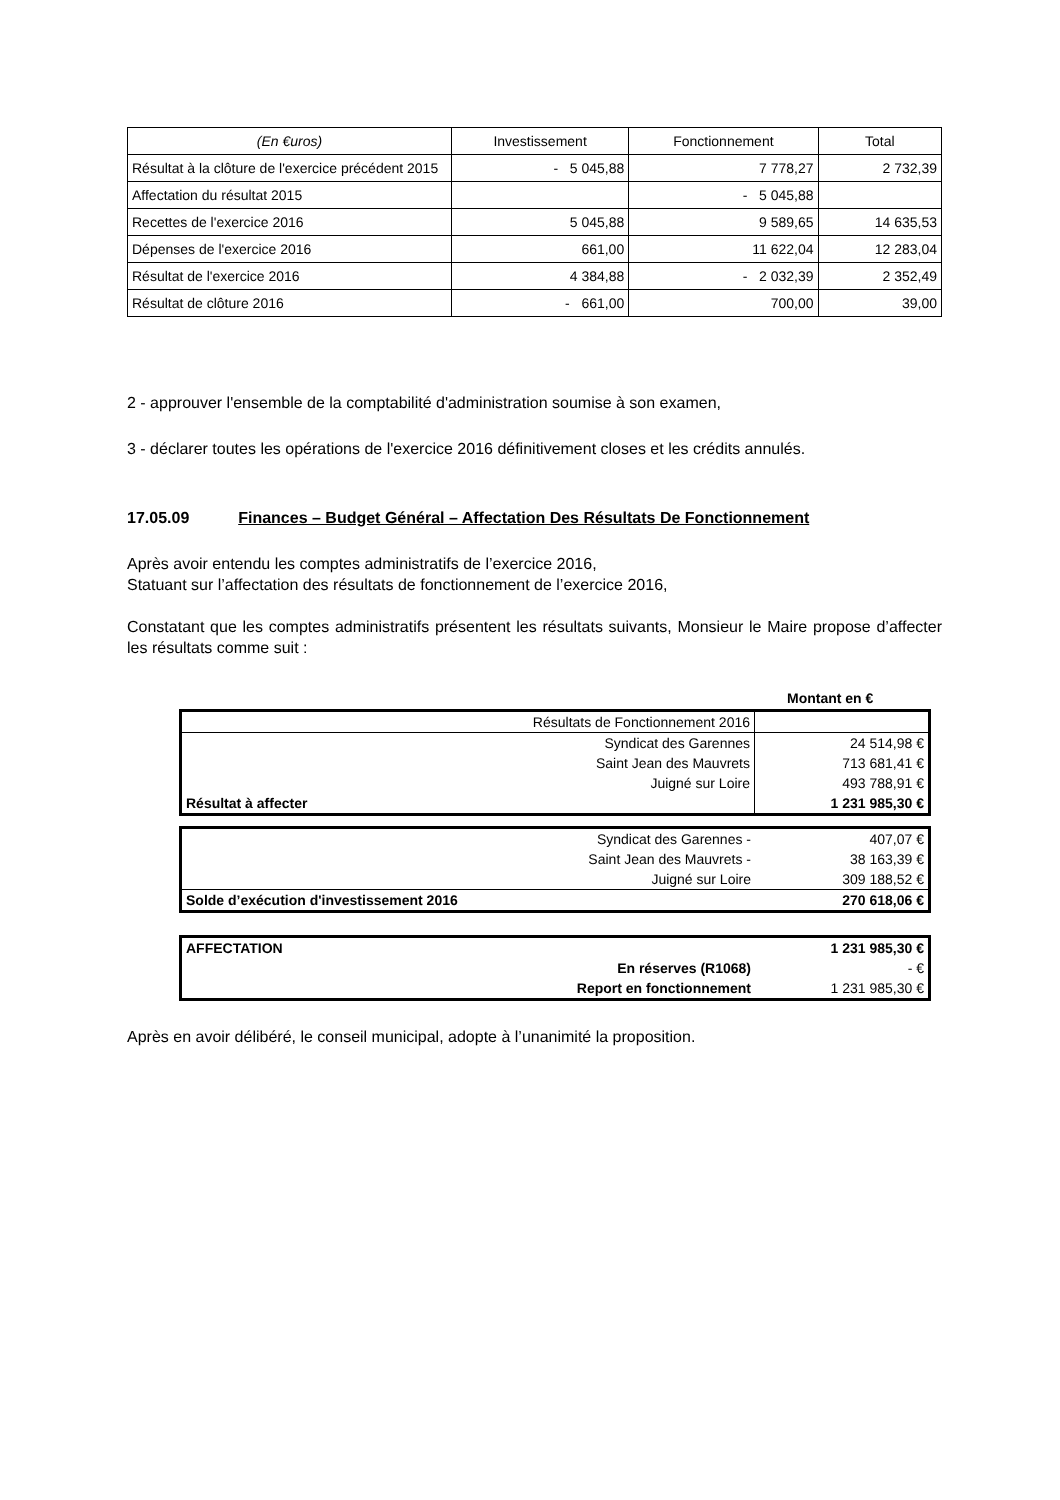| (En €uros) | Investissement | Fonctionnement | Total |
| --- | --- | --- | --- |
| Résultat à la clôture de l'exercice précédent 2015 | - 5 045,88 | 7 778,27 | 2 732,39 |
| Affectation du résultat 2015 | | - 5 045,88 | |
| Recettes de l'exercice 2016 | 5 045,88 | 9 589,65 | 14 635,53 |
| Dépenses de l'exercice 2016 | 661,00 | 11 622,04 | 12 283,04 |
| Résultat de l'exercice 2016 | 4 384,88 | - 2 032,39 | 2 352,49 |
| Résultat de clôture 2016 | - 661,00 | 700,00 | 39,00 |
2 - approuver l'ensemble de la comptabilité d'administration soumise à son examen,
3 - déclarer toutes les opérations de l'exercice 2016 définitivement closes et les crédits annulés.
17.05.09 Finances – Budget Général – Affectation Des Résultats De Fonctionnement
Après avoir entendu les comptes administratifs de l’exercice 2016,
Statuant sur l’affectation des résultats de fonctionnement de l’exercice 2016,
Constatant que les comptes administratifs présentent les résultats suivants, Monsieur le Maire propose d’affecter les résultats comme suit :
Montant en €
| Résultats de Fonctionnement 2016 | |
| Syndicat des Garennes | 24 514,98 € |
| Saint Jean des Mauvrets | 713 681,41 € |
| Juigné sur Loire | 493 788,91 € |
| Résultat à affecter | 1 231 985,30 € |
| Syndicat des Garennes - | 407,07 € |
| Saint Jean des Mauvrets - | 38 163,39 € |
| Juigné sur Loire | 309 188,52 € |
| Solde d’exécution d'investissement 2016 | 270 618,06 € |
| AFFECTATION | 1 231 985,30 € |
| En réserves (R1068) | - € |
| Report en fonctionnement | 1 231 985,30 € |
Après en avoir délibéré, le conseil municipal, adopte à l’unanimité la proposition.